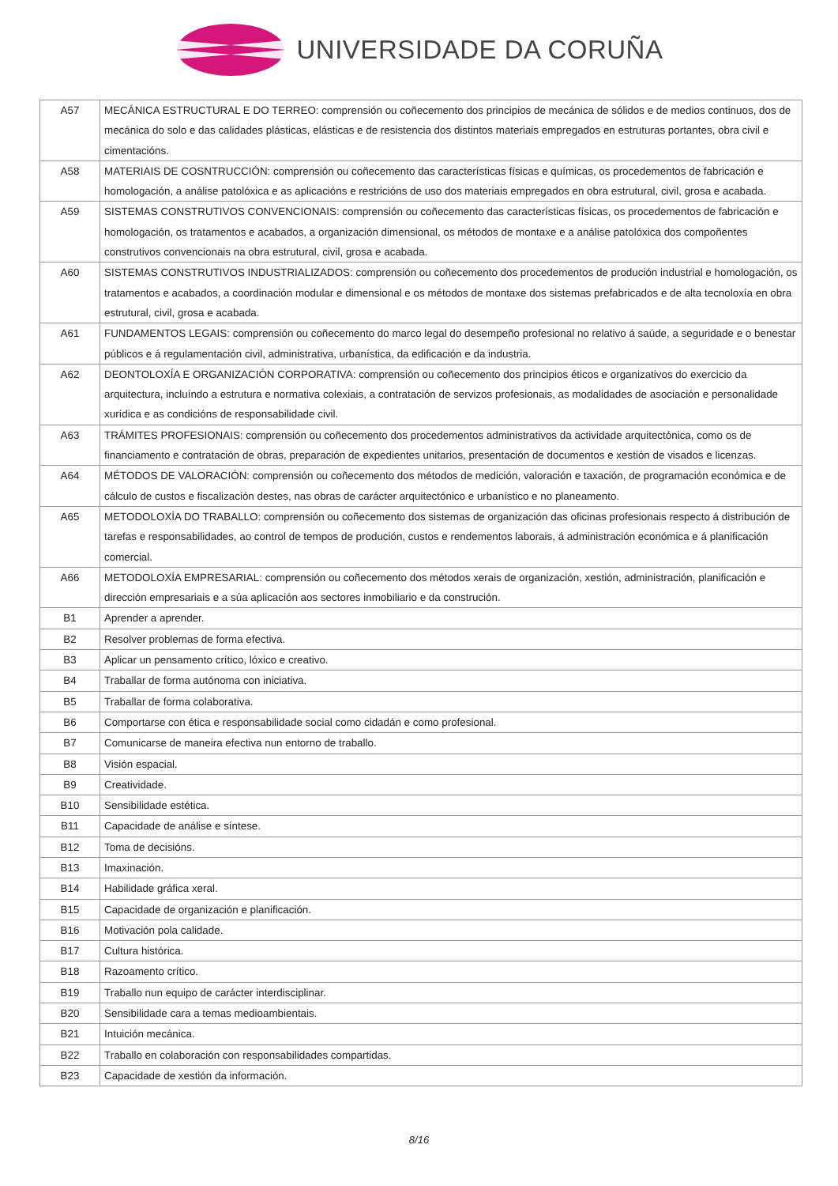UNIVERSIDADE DA CORUÑA
| A57 | MECÁNICA ESTRUCTURAL E DO TERREO: comprensión ou coñecemento dos principios de mecánica de sólidos e de medios continuos, dos de mecánica do solo e das calidades plásticas, elásticas e de resistencia dos distintos materiais empregados en estruturas portantes, obra civil e cimentacións. |
| A58 | MATERIAIS DE COSNTRUCCIÓN: comprensión ou coñecemento das características físicas e químicas, os procedementos de fabricación e homologación, a análise patolóxica e as aplicacións e restricións de uso dos materiais empregados en obra estrutural, civil, grosa e acabada. |
| A59 | SISTEMAS CONSTRUTIVOS CONVENCIONAIS: comprensión ou coñecemento das características físicas, os procedementos de fabricación e homologación, os tratamentos e acabados, a organización dimensional, os métodos de montaxe e a análise patolóxica dos compoñentes construtivos convencionais na obra estrutural, civil, grosa e acabada. |
| A60 | SISTEMAS CONSTRUTIVOS INDUSTRIALIZADOS: comprensión ou coñecemento dos procedementos de produción industrial e homologación, os tratamentos e acabados, a coordinación modular e dimensional e os métodos de montaxe dos sistemas prefabricados e de alta tecnoloxía en obra estrutural, civil, grosa e acabada. |
| A61 | FUNDAMENTOS LEGAIS: comprensión ou coñecemento do marco legal do desempeño profesional no relativo á saúde, a seguridade e o benestar públicos e á regulamentación civil, administrativa, urbanística, da edificación e da industria. |
| A62 | DEONTOLOXÍA E ORGANIZACIÓN CORPORATIVA: comprensión ou coñecemento dos principios éticos e organizativos do exercicio da arquitectura, incluíndo a estrutura e normativa colexiais, a contratación de servizos profesionais, as modalidades de asociación e personalidade xurídica e as condicións de responsabilidade civil. |
| A63 | TRÁMITES PROFESIONAIS: comprensión ou coñecemento dos procedementos administrativos da actividade arquitectónica, como os de financiamento e contratación de obras, preparación de expedientes unitarios, presentación de documentos e xestión de visados e licenzas. |
| A64 | MÉTODOS DE VALORACIÓN: comprensión ou coñecemento dos métodos de medición, valoración e taxación, de programación económica e de cálculo de custos e fiscalización destes, nas obras de carácter arquitectónico e urbanístico e no planeamento. |
| A65 | METODOLOXÍA DO TRABALLO: comprensión ou coñecemento dos sistemas de organización das oficinas profesionais respecto á distribución de tarefas e responsabilidades, ao control de tempos de produción, custos e rendementos laborais, á administración económica e á planificación comercial. |
| A66 | METODOLOXÍA EMPRESARIAL: comprensión ou coñecemento dos métodos xerais de organización, xestión, administración, planificación e dirección empresariais e a súa aplicación aos sectores inmobiliario e da construción. |
| B1 | Aprender a aprender. |
| B2 | Resolver problemas de forma efectiva. |
| B3 | Aplicar un pensamento crítico, lóxico e creativo. |
| B4 | Traballar de forma autónoma con iniciativa. |
| B5 | Traballar de forma colaborativa. |
| B6 | Comportarse con ética e responsabilidade social como cidadán e como profesional. |
| B7 | Comunicarse de maneira efectiva nun entorno de traballo. |
| B8 | Visión espacial. |
| B9 | Creatividade. |
| B10 | Sensibilidade estética. |
| B11 | Capacidade de análise e síntese. |
| B12 | Toma de decisións. |
| B13 | Imaxinación. |
| B14 | Habilidade gráfica xeral. |
| B15 | Capacidade de organización e planificación. |
| B16 | Motivación pola calidade. |
| B17 | Cultura histórica. |
| B18 | Razoamento crítico. |
| B19 | Traballo nun equipo de carácter interdisciplinar. |
| B20 | Sensibilidade cara a temas medioambientais. |
| B21 | Intuición mecánica. |
| B22 | Traballo en colaboración con responsabilidades compartidas. |
| B23 | Capacidade de xestión da información. |
8/16